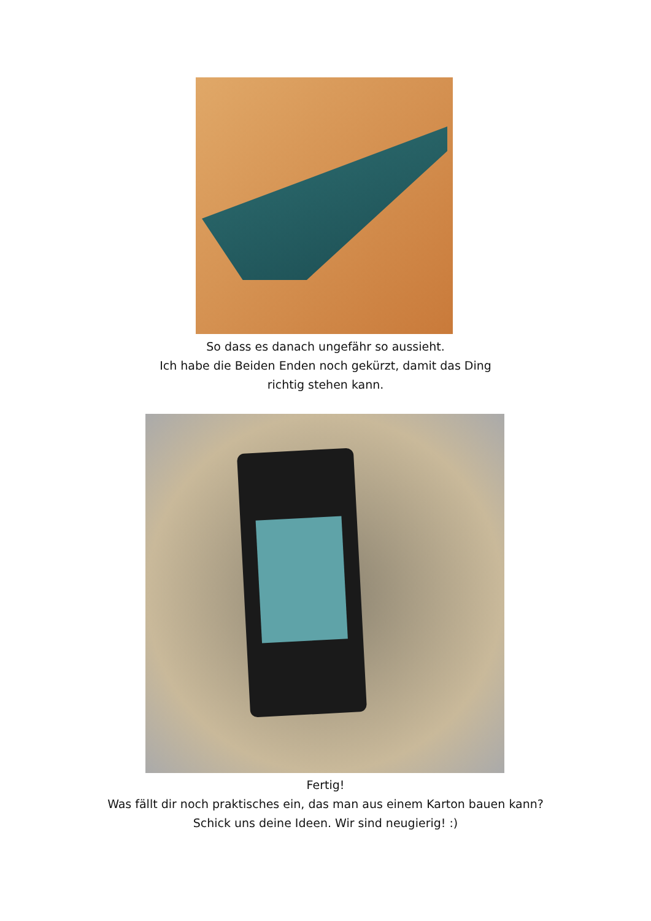So dass es danach ungefähr so aussieht.
Ich habe die Beiden Enden noch gekürzt, damit das Ding
richtig stehen kann.
Fertig!
Was fällt dir noch praktisches ein, das man aus einem Karton bauen kann?
Schick uns deine Ideen. Wir sind neugierig! :)